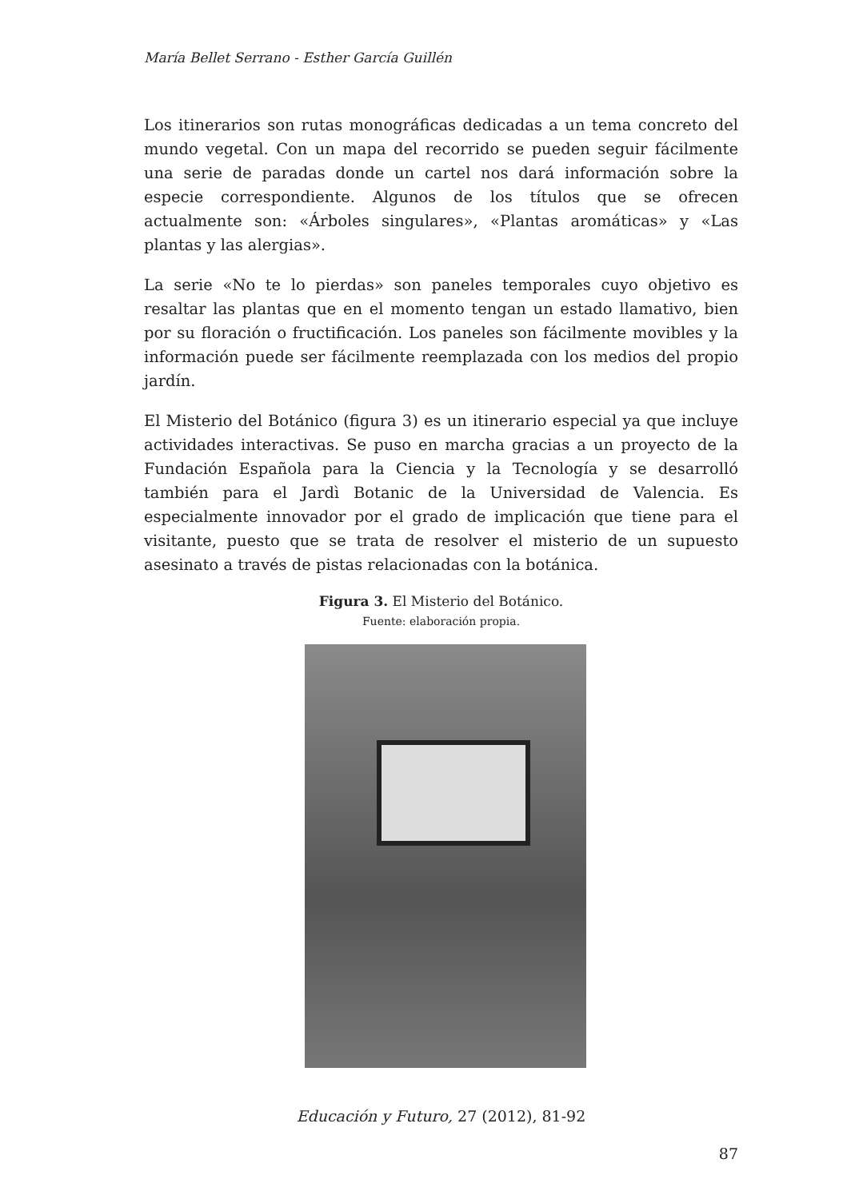María Bellet Serrano - Esther García Guillén
Los itinerarios son rutas monográficas dedicadas a un tema concreto del mundo vegetal. Con un mapa del recorrido se pueden seguir fácilmente una serie de paradas donde un cartel nos dará información sobre la especie correspondiente. Algunos de los títulos que se ofrecen actualmente son: «Árboles singulares», «Plantas aromáticas» y «Las plantas y las alergias».
La serie «No te lo pierdas» son paneles temporales cuyo objetivo es resaltar las plantas que en el momento tengan un estado llamativo, bien por su floración o fructificación. Los paneles son fácilmente movibles y la información puede ser fácilmente reemplazada con los medios del propio jardín.
El Misterio del Botánico (figura 3) es un itinerario especial ya que incluye actividades interactivas. Se puso en marcha gracias a un proyecto de la Fundación Española para la Ciencia y la Tecnología y se desarrolló también para el Jardì Botanic de la Universidad de Valencia. Es especialmente innovador por el grado de implicación que tiene para el visitante, puesto que se trata de resolver el misterio de un supuesto asesinato a través de pistas relacionadas con la botánica.
Figura 3. El Misterio del Botánico.
Fuente: elaboración propia.
Educación y Futuro, 27 (2012), 81-92
87